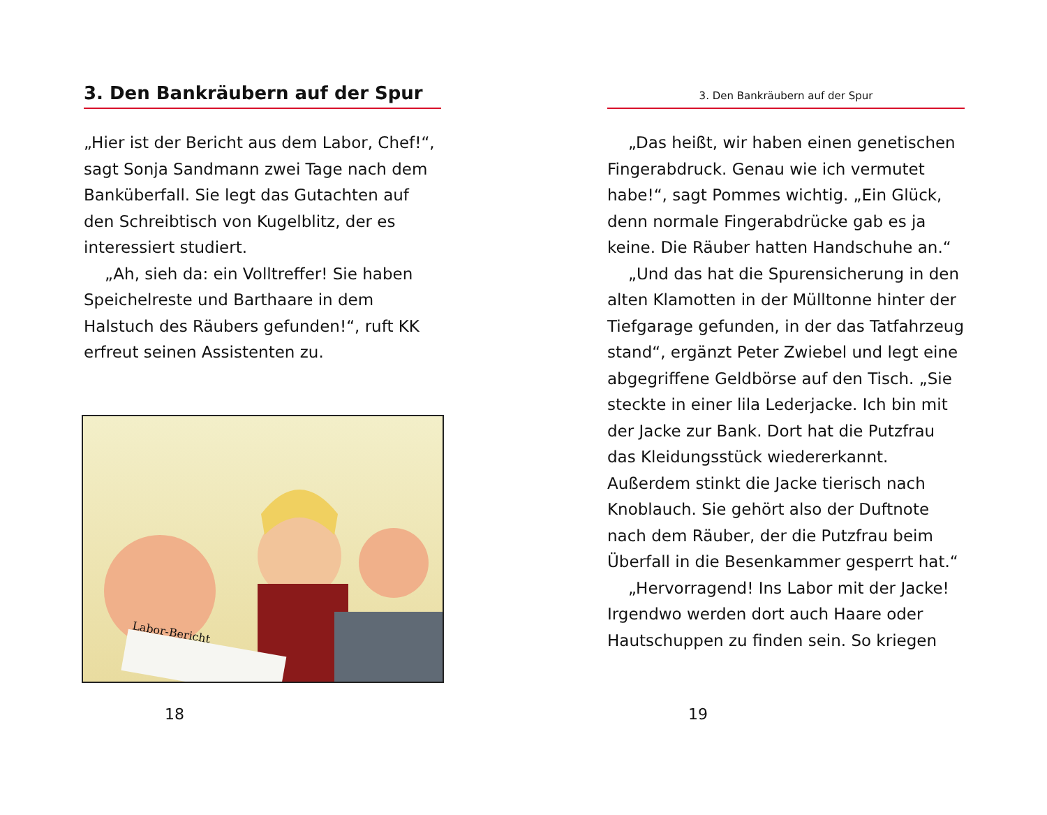3. Den Bankräubern auf der Spur
„Hier ist der Bericht aus dem Labor, Chef!“, sagt Sonja Sandmann zwei Tage nach dem Banküberfall. Sie legt das Gutachten auf den Schreibtisch von Kugelblitz, der es interessiert studiert.
„Ah, sieh da: ein Volltreffer! Sie haben Speichelreste und Barthaare in dem Halstuch des Räubers gefunden!“, ruft KK erfreut seinen Assistenten zu.
Labor-Bericht
18
3. Den Bankräubern auf der Spur
„Das heißt, wir haben einen genetischen Fingerabdruck. Genau wie ich vermutet habe!“, sagt Pommes wichtig. „Ein Glück, denn normale Fingerabdrücke gab es ja keine. Die Räuber hatten Handschuhe an.“
„Und das hat die Spurensicherung in den alten Klamotten in der Mülltonne hinter der Tiefgarage gefunden, in der das Tatfahrzeug stand“, ergänzt Peter Zwiebel und legt eine abgegriffene Geldbörse auf den Tisch. „Sie steckte in einer lila Lederjacke. Ich bin mit der Jacke zur Bank. Dort hat die Putzfrau das Kleidungsstück wiedererkannt. Außerdem stinkt die Jacke tierisch nach Knoblauch. Sie gehört also der Duftnote nach dem Räuber, der die Putzfrau beim Überfall in die Besenkammer gesperrt hat.“
„Hervorragend! Ins Labor mit der Jacke! Irgendwo werden dort auch Haare oder Hautschuppen zu finden sein. So kriegen
19